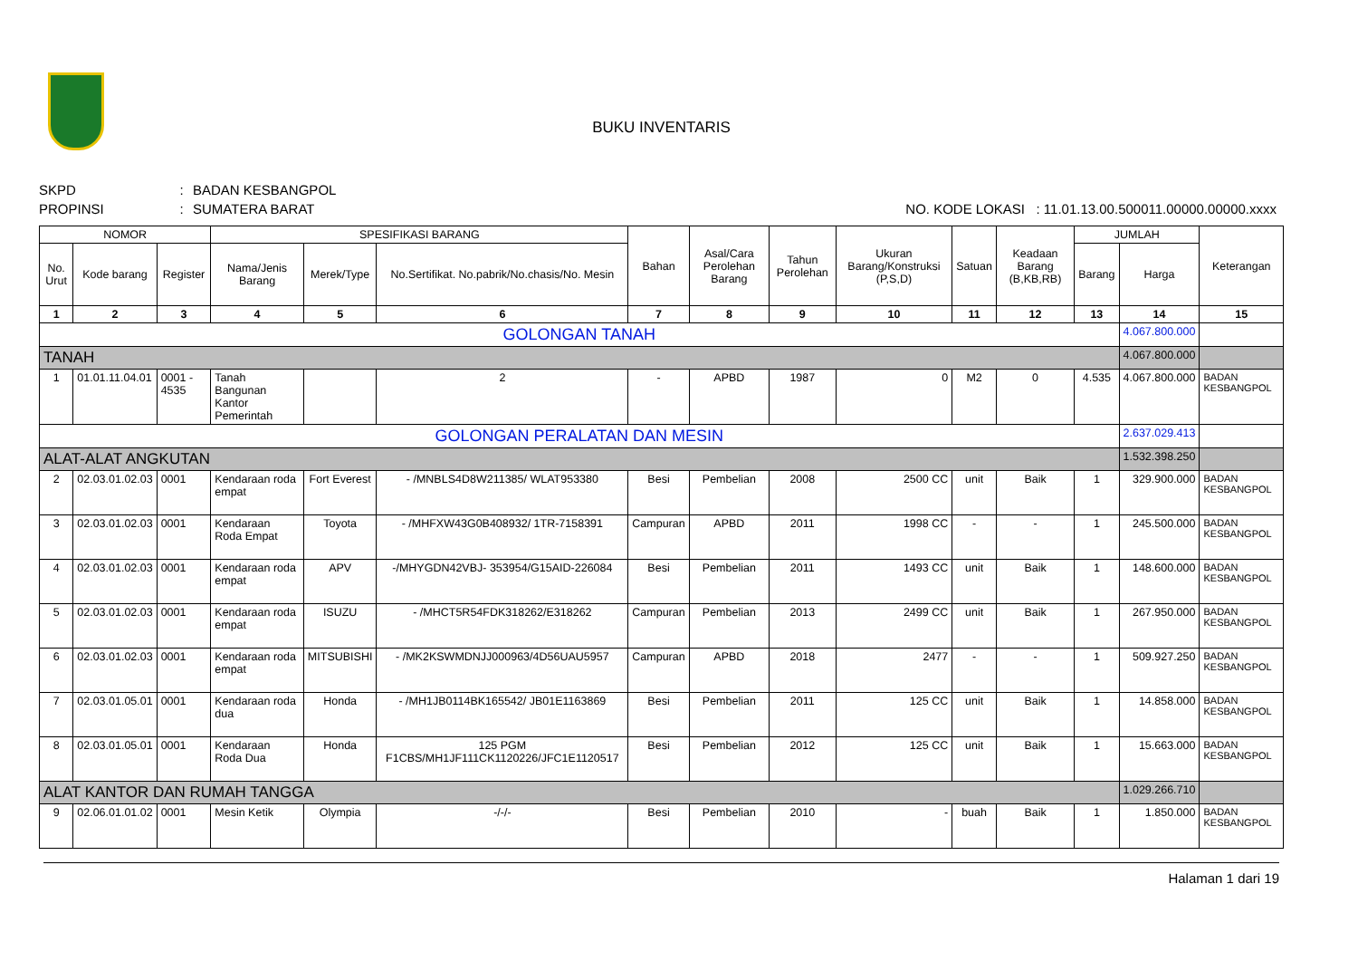BUKU INVENTARIS
SKPD: BADAN KESBANGPOL
PROPINSI: SUMATERA BARAT NO. KODE LOKASI : 11.01.13.00.500011.00000.00000.xxxx
| NOMOR | | | SPESIFIKASI BARANG | | | Bahan | Asal/Cara Perolehan Barang | Tahun Perolehan | Ukuran Barang/Konstruksi (P,S,D) | Satuan | Keadaan Barang (B,KB,RB) | JUMLAH | | Keterangan |
| --- | --- | --- | --- | --- | --- | --- | --- | --- | --- | --- | --- | --- | --- | --- |
| No. Urut | Kode barang | Register | Nama/Jenis Barang | Merek/Type | No.Sertifikat. No.pabrik/No.chasis/No. Mesin | | | | | | | Barang | Harga | |
| 1 | 2 | 3 | 4 | 5 | 6 | 7 | 8 | 9 | 10 | 11 | 12 | 13 | 14 | 15 |
| GOLONGAN TANAH | | | | | | | | | | | | | 4.067.800.000 | |
| TANAH | | | | | | | | | | | | | 4.067.800.000 | |
| 1 | 01.01.11.04.01 | 0001 - 4535 | Tanah Bangunan Kantor Pemerintah | | 2 | - | APBD | 1987 | 0 | M2 | 0 | 4.535 | 4.067.800.000 | BADAN KESBANGPOL |
| GOLONGAN PERALATAN DAN MESIN | | | | | | | | | | | | | 2.637.029.413 | |
| ALAT-ALAT ANGKUTAN | | | | | | | | | | | | | 1.532.398.250 | |
| 2 | 02.03.01.02.03 | 0001 | Kendaraan roda empat | Fort Everest | - /MNBLS4D8W211385/ WLAT953380 | Besi | Pembelian | 2008 | 2500 CC | unit | Baik | 1 | 329.900.000 | BADAN KESBANGPOL |
| 3 | 02.03.01.02.03 | 0001 | Kendaraan Roda Empat | Toyota | - /MHFXW43G0B408932/ 1TR-7158391 | Campuran | APBD | 2011 | 1998 CC | - | - | 1 | 245.500.000 | BADAN KESBANGPOL |
| 4 | 02.03.01.02.03 | 0001 | Kendaraan roda empat | APV | -/MHYGDN42VBJ- 353954/G15AID-226084 | Besi | Pembelian | 2011 | 1493 CC | unit | Baik | 1 | 148.600.000 | BADAN KESBANGPOL |
| 5 | 02.03.01.02.03 | 0001 | Kendaraan roda empat | ISUZU | - /MHCT5R54FDK318262/E318262 | Campuran | Pembelian | 2013 | 2499 CC | unit | Baik | 1 | 267.950.000 | BADAN KESBANGPOL |
| 6 | 02.03.01.02.03 | 0001 | Kendaraan roda empat | MITSUBISHI | - /MK2KSWMDNJJ000963/4D56UAU5957 | Campuran | APBD | 2018 | 2477 | - | - | 1 | 509.927.250 | BADAN KESBANGPOL |
| 7 | 02.03.01.05.01 | 0001 | Kendaraan roda dua | Honda | - /MH1JB0114BK165542/ JB01E1163869 | Besi | Pembelian | 2011 | 125 CC | unit | Baik | 1 | 14.858.000 | BADAN KESBANGPOL |
| 8 | 02.03.01.05.01 | 0001 | Kendaraan Roda Dua | Honda | 125 PGM F1CBS/MH1JF111CK1120226/JFC1E1120517 | Besi | Pembelian | 2012 | 125 CC | unit | Baik | 1 | 15.663.000 | BADAN KESBANGPOL |
| ALAT KANTOR DAN RUMAH TANGGA | | | | | | | | | | | | | 1.029.266.710 | |
| 9 | 02.06.01.01.02 | 0001 | Mesin Ketik | Olympia | -/-/- | Besi | Pembelian | 2010 | - | buah | Baik | 1 | 1.850.000 | BADAN KESBANGPOL |
Halaman 1 dari 19